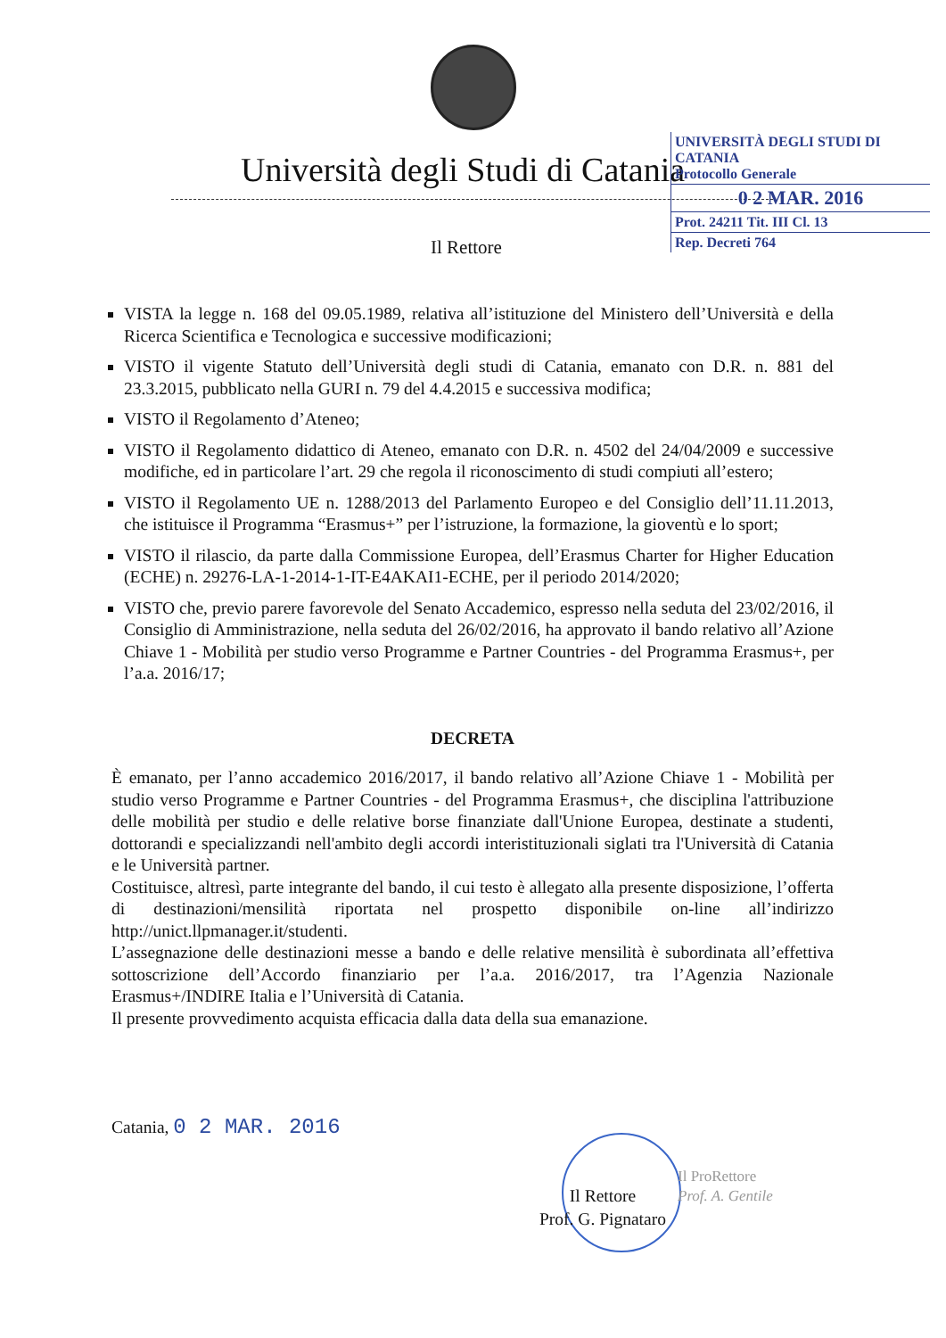Università degli Studi di Catania
UNIVERSITÀ DEGLI STUDI DI
CATANIA
Protocollo Generale
0 2 MAR. 2016
Prot. 24211 Tit. III Cl. 13
Rep. Decreti 764
Il Rettore
VISTA la legge n. 168 del 09.05.1989, relativa all’istituzione del Ministero dell’Università e della Ricerca Scientifica e Tecnologica e successive modificazioni;
VISTO il vigente Statuto dell’Università degli studi di Catania, emanato con D.R. n. 881 del 23.3.2015, pubblicato nella GURI n. 79 del 4.4.2015 e successiva modifica;
VISTO il Regolamento d’Ateneo;
VISTO il Regolamento didattico di Ateneo, emanato con D.R. n. 4502 del 24/04/2009 e successive modifiche, ed in particolare l’art. 29 che regola il riconoscimento di studi compiuti all’estero;
VISTO il Regolamento UE n. 1288/2013 del Parlamento Europeo e del Consiglio dell’11.11.2013, che istituisce il Programma “Erasmus+” per l’istruzione, la formazione, la gioventù e lo sport;
VISTO il rilascio, da parte dalla Commissione Europea, dell’Erasmus Charter for Higher Education (ECHE) n. 29276-LA-1-2014-1-IT-E4AKAI1-ECHE, per il periodo 2014/2020;
VISTO che, previo parere favorevole del Senato Accademico, espresso nella seduta del 23/02/2016, il Consiglio di Amministrazione, nella seduta del 26/02/2016, ha approvato il bando relativo all’Azione Chiave 1 - Mobilità per studio verso Programme e Partner Countries - del Programma Erasmus+, per l’a.a. 2016/17;
DECRETA
È emanato, per l’anno accademico 2016/2017, il bando relativo all’Azione Chiave 1 - Mobilità per studio verso Programme e Partner Countries - del Programma Erasmus+, che disciplina l'attribuzione delle mobilità per studio e delle relative borse finanziate dall'Unione Europea, destinate a studenti, dottorandi e specializzandi nell'ambito degli accordi interistituzionali siglati tra l'Università di Catania e le Università partner.
Costituisce, altresì, parte integrante del bando, il cui testo è allegato alla presente disposizione, l’offerta di destinazioni/mensilità riportata nel prospetto disponibile on-line all’indirizzo http://unict.llpmanager.it/studenti.
L’assegnazione delle destinazioni messe a bando e delle relative mensilità è subordinata all’effettiva sottoscrizione dell’Accordo finanziario per l’a.a. 2016/2017, tra l’Agenzia Nazionale Erasmus+/INDIRE Italia e l’Università di Catania.
Il presente provvedimento acquista efficacia dalla data della sua emanazione.
Catania, 0 2 MAR. 2016
Il Rettore
Prof. G. Pignataro
Il ProRettore
Prof. A. Gentile